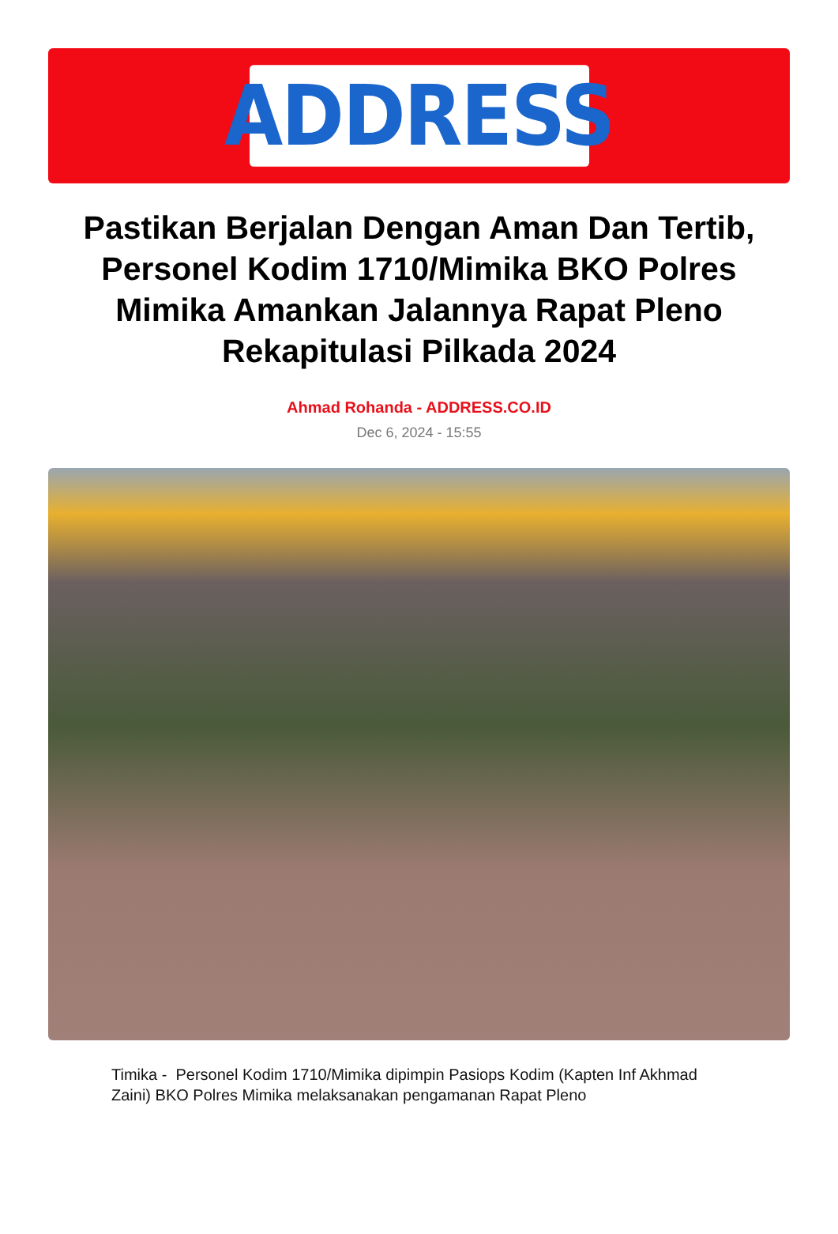ADDRESS
Pastikan Berjalan Dengan Aman Dan Tertib, Personel Kodim 1710/Mimika BKO Polres Mimika Amankan Jalannya Rapat Pleno Rekapitulasi Pilkada 2024
Ahmad Rohanda - ADDRESS.CO.ID
Dec 6, 2024 - 15:55
Timika - Personel Kodim 1710/Mimika dipimpin Pasiops Kodim (Kapten Inf Akhmad Zaini) BKO Polres Mimika melaksanakan pengamanan Rapat Pleno